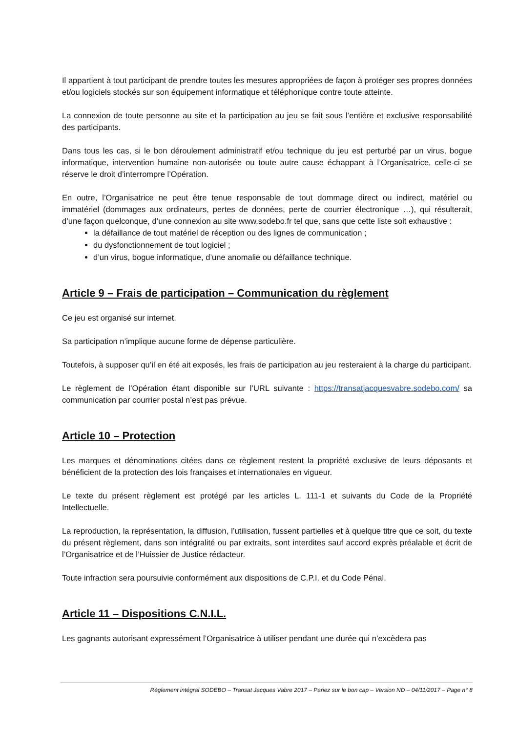Il appartient à tout participant de prendre toutes les mesures appropriées de façon à protéger ses propres données et/ou logiciels stockés sur son équipement informatique et téléphonique contre toute atteinte.
La connexion de toute personne au site et la participation au jeu se fait sous l’entière et exclusive responsabilité des participants.
Dans tous les cas, si le bon déroulement administratif et/ou technique du jeu est perturbé par un virus, bogue informatique, intervention humaine non-autorisée ou toute autre cause échappant à l’Organisatrice, celle-ci se réserve le droit d’interrompre l’Opération.
En outre, l’Organisatrice ne peut être tenue responsable de tout dommage direct ou indirect, matériel ou immatériel (dommages aux ordinateurs, pertes de données, perte de courrier électronique …), qui résulterait, d’une façon quelconque, d’une connexion au site www.sodebo.fr tel que, sans que cette liste soit exhaustive :
la défaillance de tout matériel de réception ou des lignes de communication ;
du dysfonctionnement de tout logiciel ;
d’un virus, bogue informatique, d’une anomalie ou défaillance technique.
Article 9 – Frais de participation – Communication du règlement
Ce jeu est organisé sur internet.
Sa participation n’implique aucune forme de dépense particulière.
Toutefois, à supposer qu’il en été ait exposés, les frais de participation au jeu resteraient à la charge du participant.
Le règlement de l’Opération étant disponible sur l’URL suivante : https://transatjacquesvabre.sodebo.com/ sa communication par courrier postal n’est pas prévue.
Article 10 – Protection
Les marques et dénominations citées dans ce règlement restent la propriété exclusive de leurs déposants et bénéficient de la protection des lois françaises et internationales en vigueur.
Le texte du présent règlement est protégé par les articles L. 111-1 et suivants du Code de la Propriété Intellectuelle.
La reproduction, la représentation, la diffusion, l’utilisation, fussent partielles et à quelque titre que ce soit, du texte du présent règlement, dans son intégralité ou par extraits, sont interdites sauf accord exprès préalable et écrit de l’Organisatrice et de l’Huissier de Justice rédacteur.
Toute infraction sera poursuivie conformément aux dispositions de C.P.I. et du Code Pénal.
Article 11 – Dispositions C.N.I.L.
Les gagnants autorisant expressément l’Organisatrice à utiliser pendant une durée qui n’excèdera pas
Règlement intégral SODEBO – Transat Jacques Vabre 2017 – Pariez sur le bon cap – Version ND – 04/11/2017 – Page n° 8